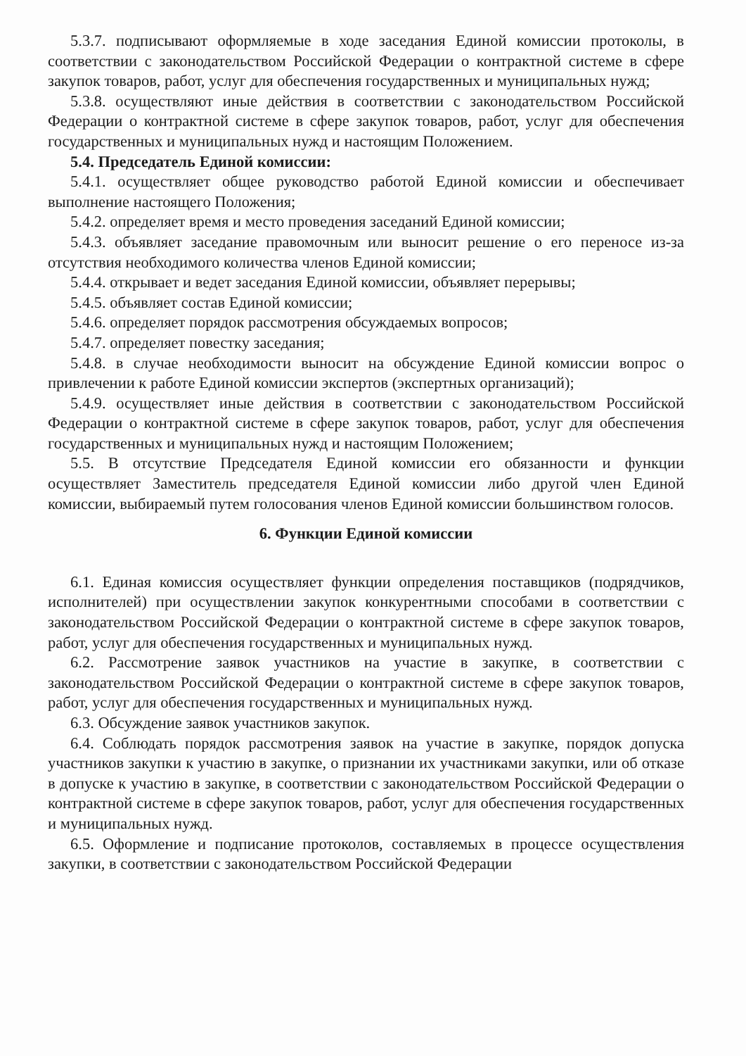5.3.7. подписывают оформляемые в ходе заседания Единой комиссии протоколы, в соответствии с законодательством Российской Федерации о контрактной системе в сфере закупок товаров, работ, услуг для обеспечения государственных и муниципальных нужд;
5.3.8. осуществляют иные действия в соответствии с законодательством Российской Федерации о контрактной системе в сфере закупок товаров, работ, услуг для обеспечения государственных и муниципальных нужд и настоящим Положением.
5.4. Председатель Единой комиссии:
5.4.1. осуществляет общее руководство работой Единой комиссии и обеспечивает выполнение настоящего Положения;
5.4.2. определяет время и место проведения заседаний Единой комиссии;
5.4.3. объявляет заседание правомочным или выносит решение о его переносе из-за отсутствия необходимого количества членов Единой комиссии;
5.4.4. открывает и ведет заседания Единой комиссии, объявляет перерывы;
5.4.5. объявляет состав Единой комиссии;
5.4.6. определяет порядок рассмотрения обсуждаемых вопросов;
5.4.7. определяет повестку заседания;
5.4.8. в случае необходимости выносит на обсуждение Единой комиссии вопрос о привлечении к работе Единой комиссии экспертов (экспертных организаций);
5.4.9. осуществляет иные действия в соответствии с законодательством Российской Федерации о контрактной системе в сфере закупок товаров, работ, услуг для обеспечения государственных и муниципальных нужд и настоящим Положением;
5.5. В отсутствие Председателя Единой комиссии его обязанности и функции осуществляет Заместитель председателя Единой комиссии либо другой член Единой комиссии, выбираемый путем голосования членов Единой комиссии большинством голосов.
6. Функции Единой комиссии
6.1. Единая комиссия осуществляет функции определения поставщиков (подрядчиков, исполнителей) при осуществлении закупок конкурентными способами в соответствии с законодательством Российской Федерации о контрактной системе в сфере закупок товаров, работ, услуг для обеспечения государственных и муниципальных нужд.
6.2. Рассмотрение заявок участников на участие в закупке, в соответствии с законодательством Российской Федерации о контрактной системе в сфере закупок товаров, работ, услуг для обеспечения государственных и муниципальных нужд.
6.3. Обсуждение заявок участников закупок.
6.4. Соблюдать порядок рассмотрения заявок на участие в закупке, порядок допуска участников закупки к участию в закупке, о признании их участниками закупки, или об отказе в допуске к участию в закупке, в соответствии с законодательством Российской Федерации о контрактной системе в сфере закупок товаров, работ, услуг для обеспечения государственных и муниципальных нужд.
6.5. Оформление и подписание протоколов, составляемых в процессе осуществления закупки, в соответствии с законодательством Российской Федерации